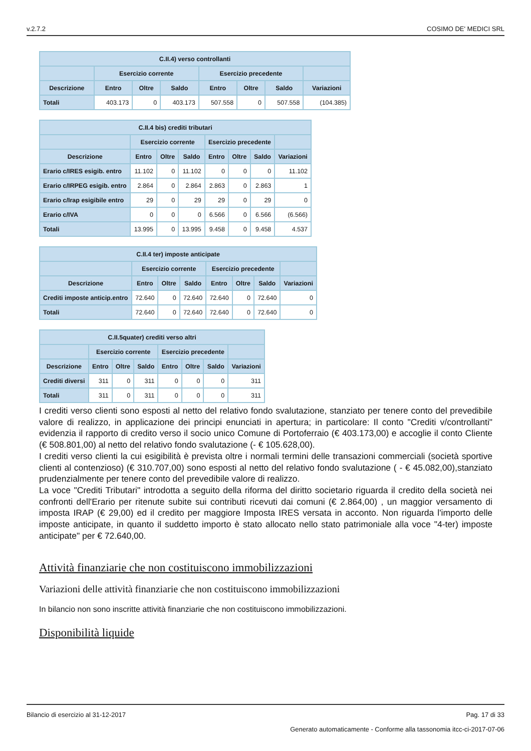v.2.7.2 COSIMO DE' MEDICI SRL
| C.II.4) verso controllanti | | | | | | | |
| --- | --- | --- | --- | --- | --- | --- | --- |
| | Esercizio corrente | | | Esercizio precedente | | | |
| Descrizione | Entro | Oltre | Saldo | Entro | Oltre | Saldo | Variazioni |
| Totali | 403.173 | 0 | 403.173 | 507.558 | 0 | 507.558 | (104.385) |
| C.II.4 bis) crediti tributari | | | | | | | |
| --- | --- | --- | --- | --- | --- | --- | --- |
| | Esercizio corrente | | | Esercizio precedente | | | |
| Descrizione | Entro | Oltre | Saldo | Entro | Oltre | Saldo | Variazioni |
| Erario c/IRES esigib. entro | 11.102 | 0 | 11.102 | 0 | 0 | 0 | 11.102 |
| Erario c/IRPEG esigib. entro | 2.864 | 0 | 2.864 | 2.863 | 0 | 2.863 | 1 |
| Erario c/Irap esigibile entro | 29 | 0 | 29 | 29 | 0 | 29 | 0 |
| Erario c/IVA | 0 | 0 | 0 | 6.566 | 0 | 6.566 | (6.566) |
| Totali | 13.995 | 0 | 13.995 | 9.458 | 0 | 9.458 | 4.537 |
| C.II.4 ter) imposte anticipate | | | | | | | |
| --- | --- | --- | --- | --- | --- | --- | --- |
| | Esercizio corrente | | | Esercizio precedente | | | |
| Descrizione | Entro | Oltre | Saldo | Entro | Oltre | Saldo | Variazioni |
| Crediti imposte anticip.entro | 72.640 | 0 | 72.640 | 72.640 | 0 | 72.640 | 0 |
| Totali | 72.640 | 0 | 72.640 | 72.640 | 0 | 72.640 | 0 |
| C.II.5quater) crediti verso altri | | | | | | | |
| --- | --- | --- | --- | --- | --- | --- | --- |
| | Esercizio corrente | | | Esercizio precedente | | | |
| Descrizione | Entro | Oltre | Saldo | Entro | Oltre | Saldo | Variazioni |
| Crediti diversi | 311 | 0 | 311 | 0 | 0 | 0 | 311 |
| Totali | 311 | 0 | 311 | 0 | 0 | 0 | 311 |
I crediti verso clienti sono esposti al netto del relativo fondo svalutazione, stanziato per tenere conto del prevedibile valore di realizzo, in applicazione dei principi enunciati in apertura; in particolare: Il conto "Crediti v/controllanti" evidenzia il rapporto di credito verso il socio unico Comune di Portoferraio (€ 403.173,00) e accoglie il conto Cliente (€ 508.801,00) al netto del relativo fondo svalutazione (- € 105.628,00).
I crediti verso clienti la cui esigibilità è prevista oltre i normali termini delle transazioni commerciali (società sportive clienti al contenzioso) (€ 310.707,00) sono esposti al netto del relativo fondo svalutazione ( - € 45.082,00),stanziato prudenzialmente per tenere conto del prevedibile valore di realizzo.
La voce "Crediti Tributari" introdotta a seguito della riforma del diritto societario riguarda il credito della società nei confronti dell'Erario per ritenute subite sui contributi ricevuti dai comuni (€ 2.864,00) , un maggior versamento di imposta IRAP (€ 29,00) ed il credito per maggiore Imposta IRES versata in acconto. Non riguarda l'importo delle imposte anticipate, in quanto il suddetto importo è stato allocato nello stato patrimoniale alla voce "4-ter) imposte anticipate" per € 72.640,00.
Attività finanziarie che non costituiscono immobilizzazioni
Variazioni delle attività finanziarie che non costituiscono immobilizzazioni
In bilancio non sono inscritte attività finanziarie che non costituiscono immobilizzazioni.
Disponibilità liquide
Bilancio di esercizio al 31-12-2017 Pag. 17 di 33
Generato automaticamente - Conforme alla tassonomia itcc-ci-2017-07-06